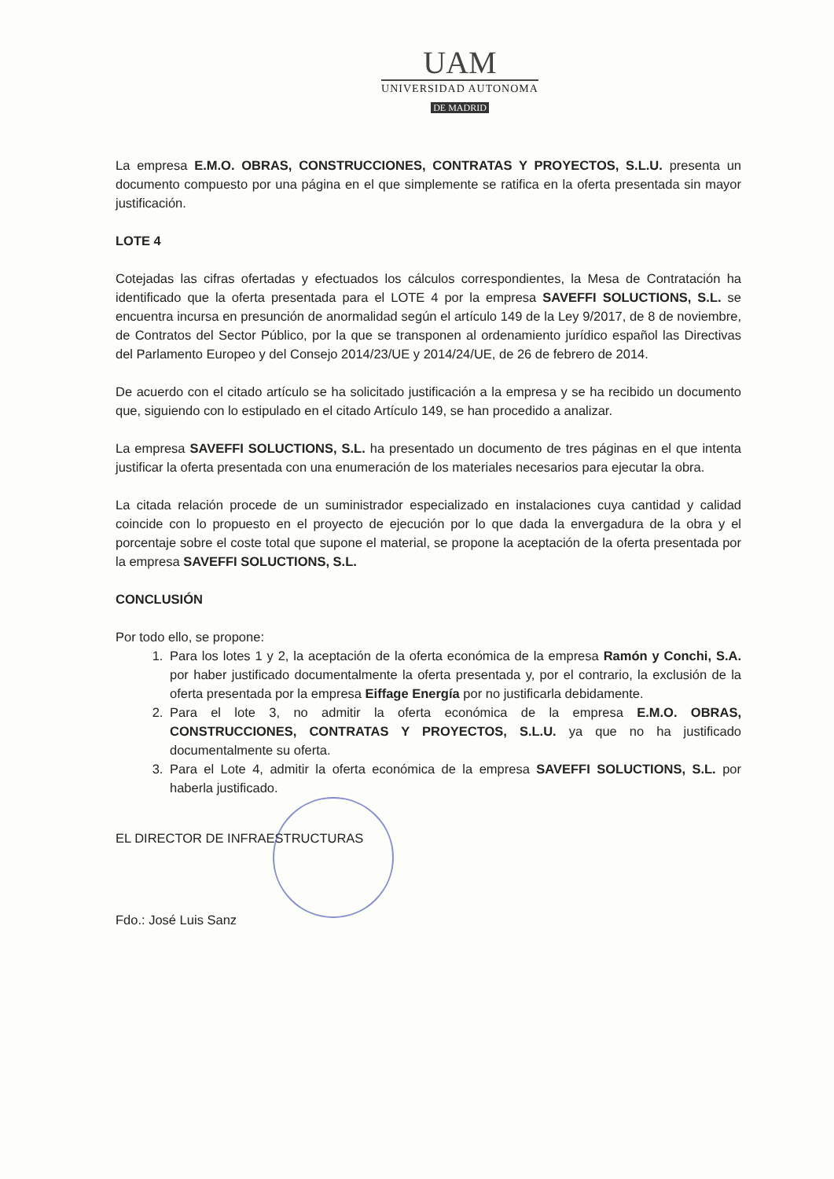UAM
UNIVERSIDAD AUTONOMA
DE MADRID
La empresa E.M.O. OBRAS, CONSTRUCCIONES, CONTRATAS Y PROYECTOS, S.L.U. presenta un documento compuesto por una página en el que simplemente se ratifica en la oferta presentada sin mayor justificación.
LOTE 4
Cotejadas las cifras ofertadas y efectuados los cálculos correspondientes, la Mesa de Contratación ha identificado que la oferta presentada para el LOTE 4 por la empresa SAVEFFI SOLUCTIONS, S.L. se encuentra incursa en presunción de anormalidad según el artículo 149 de la Ley 9/2017, de 8 de noviembre, de Contratos del Sector Público, por la que se transponen al ordenamiento jurídico español las Directivas del Parlamento Europeo y del Consejo 2014/23/UE y 2014/24/UE, de 26 de febrero de 2014.
De acuerdo con el citado artículo se ha solicitado justificación a la empresa y se ha recibido un documento que, siguiendo con lo estipulado en el citado Artículo 149, se han procedido a analizar.
La empresa SAVEFFI SOLUCTIONS, S.L. ha presentado un documento de tres páginas en el que intenta justificar la oferta presentada con una enumeración de los materiales necesarios para ejecutar la obra.
La citada relación procede de un suministrador especializado en instalaciones cuya cantidad y calidad coincide con lo propuesto en el proyecto de ejecución por lo que dada la envergadura de la obra y el porcentaje sobre el coste total que supone el material, se propone la aceptación de la oferta presentada por la empresa SAVEFFI SOLUCTIONS, S.L.
CONCLUSIÓN
Por todo ello, se propone:
1. Para los lotes 1 y 2, la aceptación de la oferta económica de la empresa Ramón y Conchi, S.A. por haber justificado documentalmente la oferta presentada y, por el contrario, la exclusión de la oferta presentada por la empresa Eiffage Energía por no justificarla debidamente.
2. Para el lote 3, no admitir la oferta económica de la empresa E.M.O. OBRAS, CONSTRUCCIONES, CONTRATAS Y PROYECTOS, S.L.U. ya que no ha justificado documentalmente su oferta.
3. Para el Lote 4, admitir la oferta económica de la empresa SAVEFFI SOLUCTIONS, S.L. por haberla justificado.
EL DIRECTOR DE INFRAESTRUCTURAS
Fdo.: José Luis Sanz